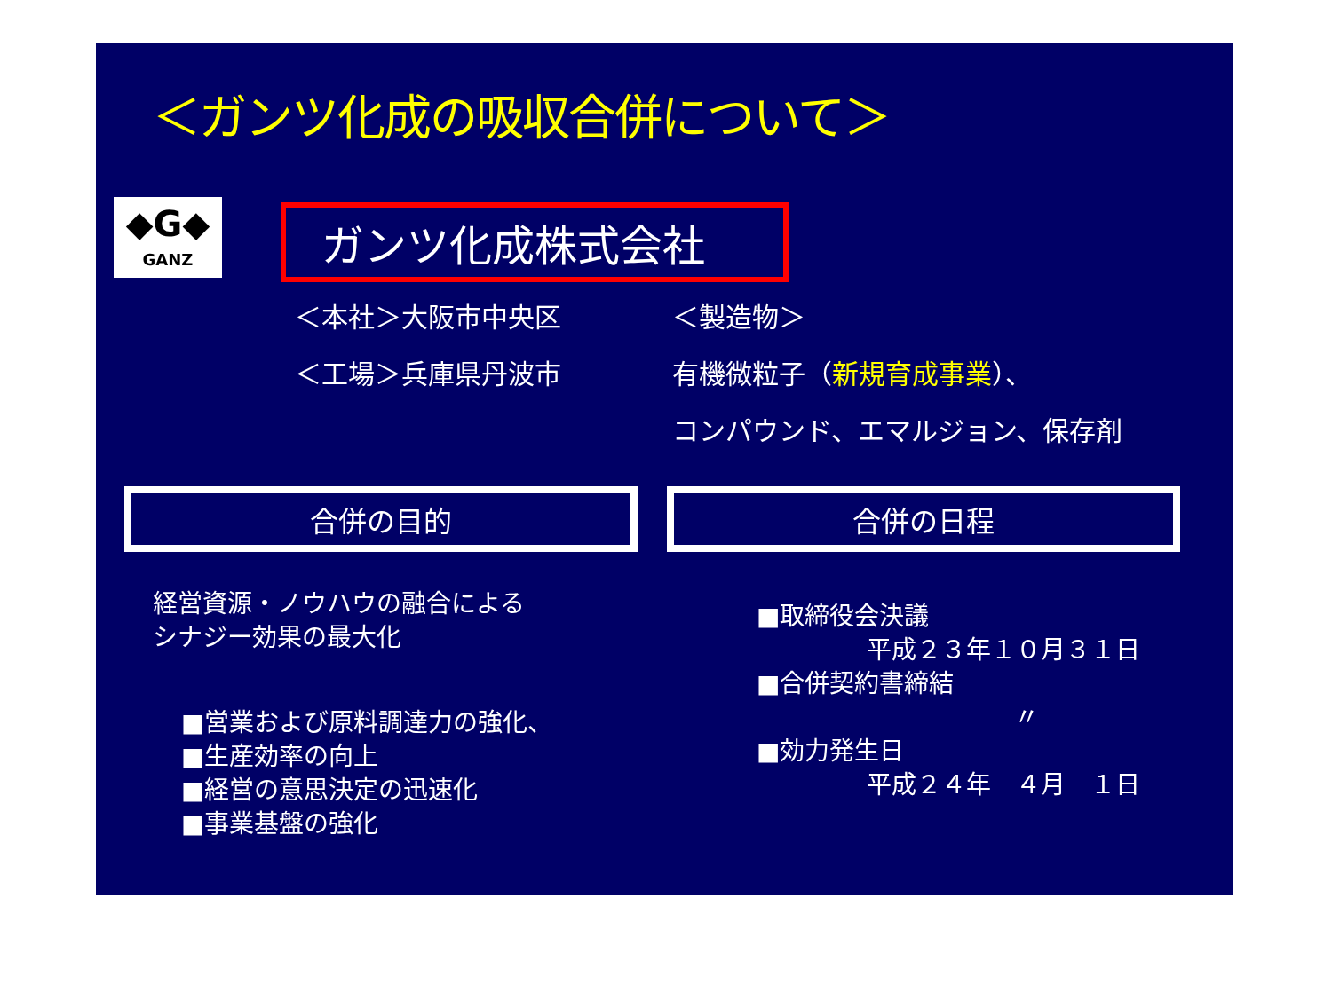＜ガンツ化成の吸収合併について＞
◆G◆
GANZ
ガンツ化成株式会社
＜本社＞大阪市中央区
＜工場＞兵庫県丹波市
＜製造物＞
有機微粒子（新規育成事業）、
コンパウンド、エマルジョン、保存剤
合併の目的 合併の日程
経営資源・ノウハウの融合による
シナジー効果の最大化
■営業および原料調達力の強化、
■生産効率の向上
■経営の意思決定の迅速化
■事業基盤の強化
■取締役会決議
平成２３年１０月３１日
■合併契約書締結
〃
■効力発生日
平成２４年　４月　１日